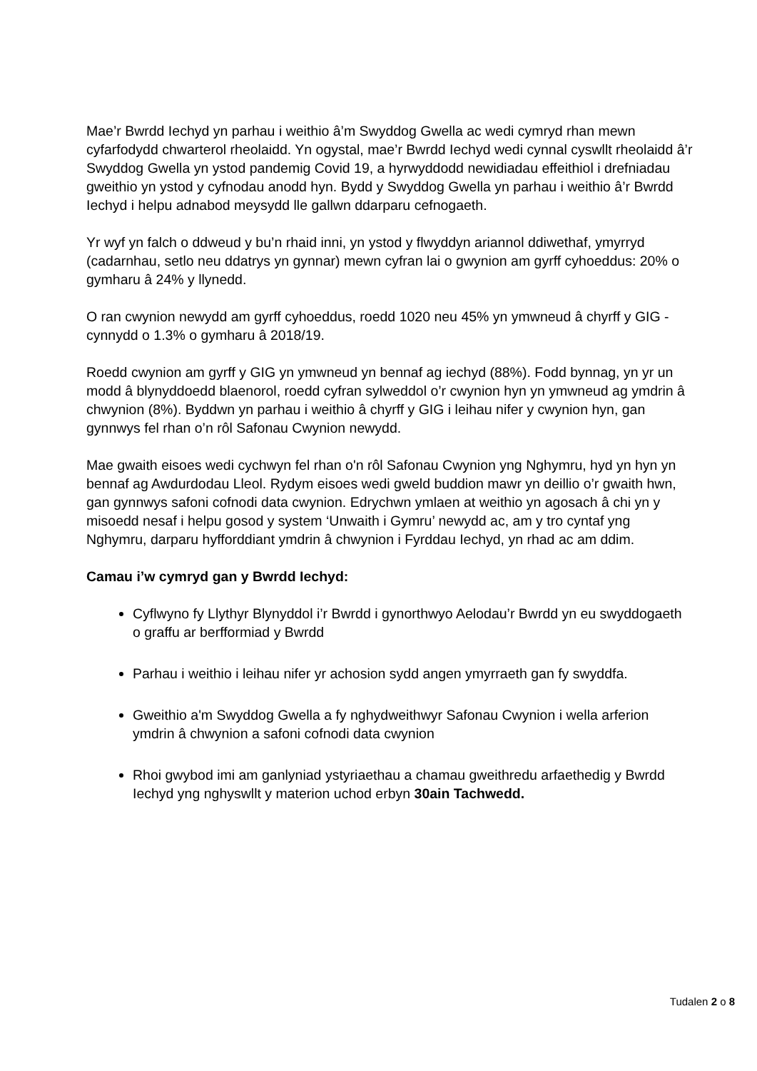Mae’r Bwrdd Iechyd yn parhau i weithio â’m Swyddog Gwella ac wedi cymryd rhan mewn cyfarfodydd chwarterol rheolaidd. Yn ogystal, mae’r Bwrdd Iechyd wedi cynnal cyswllt rheolaidd â’r Swyddog Gwella yn ystod pandemig Covid 19, a hyrwyddodd newidiadau effeithiol i drefniadau gweithio yn ystod y cyfnodau anodd hyn. Bydd y Swyddog Gwella yn parhau i weithio â’r Bwrdd Iechyd i helpu adnabod meysydd lle gallwn ddarparu cefnogaeth.
Yr wyf yn falch o ddweud y bu’n rhaid inni, yn ystod y flwyddyn ariannol ddiwethaf, ymyrryd (cadarnhau, setlo neu ddatrys yn gynnar) mewn cyfran lai o gwynion am gyrff cyhoeddus: 20% o gymharu â 24% y llynedd.
O ran cwynion newydd am gyrff cyhoeddus, roedd 1020 neu 45% yn ymwneud â chyrff y GIG - cynnydd o 1.3% o gymharu â 2018/19.
Roedd cwynion am gyrff y GIG yn ymwneud yn bennaf ag iechyd (88%). Fodd bynnag, yn yr un modd â blynyddoedd blaenorol, roedd cyfran sylweddol o’r cwynion hyn yn ymwneud ag ymdrin â chwynion (8%). Byddwn yn parhau i weithio â chyrff y GIG i leihau nifer y cwynion hyn, gan gynnwys fel rhan o’n rôl Safonau Cwynion newydd.
Mae gwaith eisoes wedi cychwyn fel rhan o'n rôl Safonau Cwynion yng Nghymru, hyd yn hyn yn bennaf ag Awdurdodau Lleol. Rydym eisoes wedi gweld buddion mawr yn deillio o’r gwaith hwn, gan gynnwys safoni cofnodi data cwynion. Edrychwn ymlaen at weithio yn agosach â chi yn y misoedd nesaf i helpu gosod y system ‘Unwaith i Gymru’ newydd ac, am y tro cyntaf yng Nghymru, darparu hyfforddiant ymdrin â chwynion i Fyrddau Iechyd, yn rhad ac am ddim.
Camau i’w cymryd gan y Bwrdd Iechyd:
Cyflwyno fy Llythyr Blynyddol i’r Bwrdd i gynorthwyo Aelodau’r Bwrdd yn eu swyddogaeth o graffu ar berfformiad y Bwrdd
Parhau i weithio i leihau nifer yr achosion sydd angen ymyrraeth gan fy swyddfa.
Gweithio a'm Swyddog Gwella a fy nghydweithwyr Safonau Cwynion i wella arferion ymdrin â chwynion a safoni cofnodi data cwynion
Rhoi gwybod imi am ganlyniad ystyriaethau a chamau gweithredu arfaethedig y Bwrdd Iechyd yng nghyswllt y materion uchod erbyn 30ain Tachwedd.
Tudalen 2 o 8